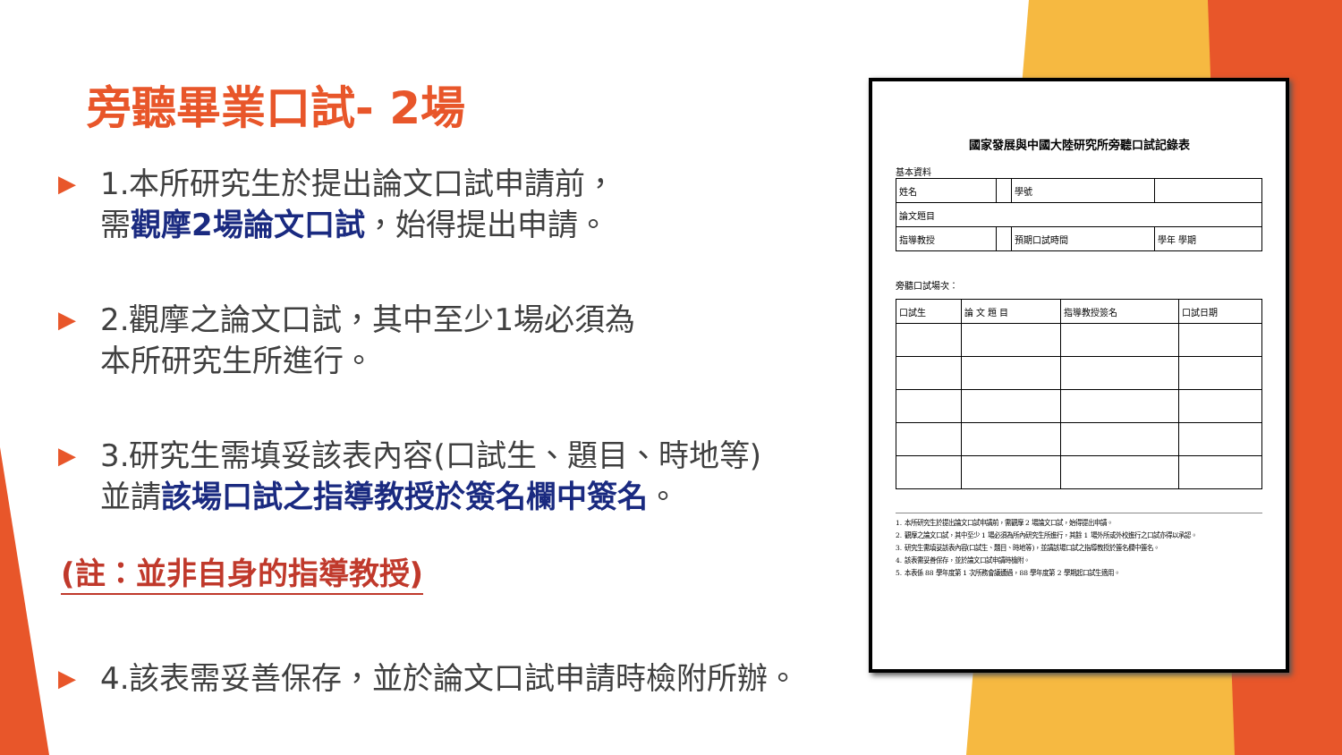旁聽畢業口試- 2場
▶
1.本所研究生於提出論文口試申請前，
需觀摩2場論文口試，始得提出申請。
▶
2.觀摩之論文口試，其中至少1場必須為
本所研究生所進行。
▶
3.研究生需填妥該表內容(口試生、題目、時地等)
並請該場口試之指導教授於簽名欄中簽名。
(註：並非自身的指導教授)
▶
4.該表需妥善保存，並於論文口試申請時檢附所辦。
國家發展與中國大陸研究所旁聽口試記錄表
基本資料
| 姓名 | | 學號 | |
| 論文題目 | | | |
| 指導教授 | | 預期口試時間 | 學年 學期 |
旁聽口試場次：
| 口試生 | 論 文 題 目 | 指導教授簽名 | 口試日期 |
1. 本所研究生於提出論文口試申請前，需觀摩 2 場論文口試，始得提出申請。
2. 觀摩之論文口試，其中至少 1 場必須為所內研究生所進行，其餘 1 場外所或外校進行之口試亦得以承認。
3. 研究生需填妥該表內容(口試生、題目、時地等)，並請該場口試之指導教授於簽名欄中簽名。
4. 該表需妥善保存，並於論文口試申請時檢附。
5. 本表係 88 學年度第 1 次所務會議通過，88 學年度第 2 學期起口試生適用。